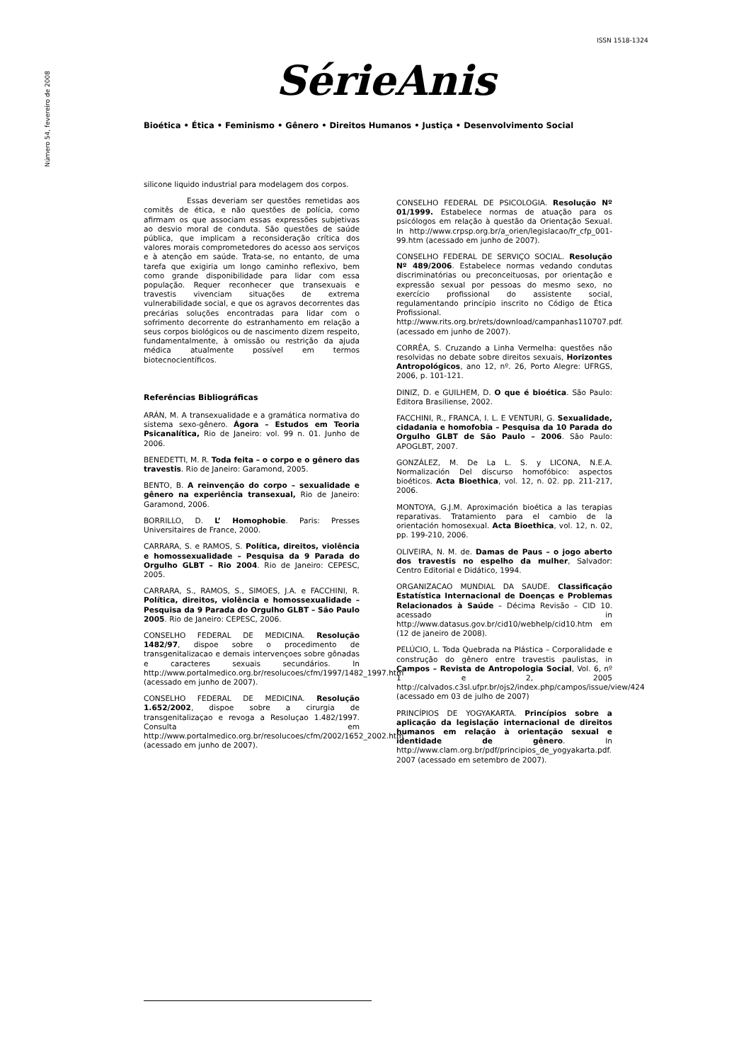ISSN 1518-1324
Número 54, fevereiro de 2008
SérieAnis
Bioética • Ética • Feminismo • Gênero • Direitos Humanos • Justiça • Desenvolvimento Social
silicone liquido industrial para modelagem dos corpos.
Essas deveriam ser questões remetidas aos comitês de ética, e não questões de polícia, como afirmam os que associam essas expressões subjetivas ao desvio moral de conduta. São questões de saúde pública, que implicam a reconsideração crítica dos valores morais comprometedores do acesso aos serviços e à atenção em saúde. Trata-se, no entanto, de uma tarefa que exigiria um longo caminho reflexivo, bem como grande disponibilidade para lidar com essa população. Requer reconhecer que transexuais e travestis vivenciam situações de extrema vulnerabilidade social, e que os agravos decorrentes das precárias soluções encontradas para lidar com o sofrimento decorrente do estranhamento em relação a seus corpos biológicos ou de nascimento dizem respeito, fundamentalmente, à omissão ou restrição da ajuda médica atualmente possível em termos biotecnocientíficos.
Referências Bibliográficas
ARÁN, M. A transexualidade e a gramática normativa do sistema sexo-gênero. Ágora – Estudos em Teoria Psicanalítica, Rio de Janeiro: vol. 99 n. 01. Junho de 2006.
BENEDETTI, M. R. Toda feita – o corpo e o gênero das travestis. Rio de Janeiro: Garamond, 2005.
BENTO, B. A reinvenção do corpo – sexualidade e gênero na experiência transexual, Rio de Janeiro: Garamond, 2006.
BORRILLO, D. L’ Homophobie. Paris: Presses Universitaires de France, 2000.
CARRARA, S. e RAMOS, S. Política, direitos, violência e homossexualidade – Pesquisa da 9 Parada do Orgulho GLBT – Rio 2004. Rio de Janeiro: CEPESC, 2005.
CARRARA, S., RAMOS, S., SIMOES, J.A. e FACCHINI, R. Política, direitos, violência e homossexualidade – Pesquisa da 9 Parada do Orgulho GLBT – São Paulo 2005. Rio de Janeiro: CEPESC, 2006.
CONSELHO FEDERAL DE MEDICINA. Resolução 1482/97, dispoe sobre o procedimento de transgenitalizacao e demais intervençoes sobre gônadas e caracteres sexuais secundários. In http://www.portalmedico.org.br/resolucoes/cfm/1997/1482_1997.htm (acessado em junho de 2007).
CONSELHO FEDERAL DE MEDICINA. Resolução 1.652/2002, dispoe sobre a cirurgia de transgenitalizaçao e revoga a Resoluçao 1.482/1997. Consulta em http://www.portalmedico.org.br/resolucoes/cfm/2002/1652_2002.htm (acessado em junho de 2007).
CONSELHO FEDERAL DE PSICOLOGIA. Resolução Nº 01/1999. Estabelece normas de atuação para os psicólogos em relação à questão da Orientação Sexual. In http://www.crpsp.org.br/a_orien/legislacao/fr_cfp_001-99.htm (acessado em junho de 2007).
CONSELHO FEDERAL DE SERVIÇO SOCIAL. Resolução Nº 489/2006. Estabelece normas vedando condutas discriminatórias ou preconceituosas, por orientação e expressão sexual por pessoas do mesmo sexo, no exercício profissional do assistente social, regulamentando princípio inscrito no Código de Ética Profissional. http://www.rits.org.br/rets/download/campanhas110707.pdf. (acessado em junho de 2007).
CORRÊA, S. Cruzando a Linha Vermelha: questões não resolvidas no debate sobre direitos sexuais, Horizontes Antropológicos, ano 12, nº. 26, Porto Alegre: UFRGS, 2006, p. 101-121.
DINIZ, D. e GUILHEM, D. O que é bioética. São Paulo: Editora Brasiliense, 2002.
FACCHINI, R., FRANCA, I. L. E VENTURI, G. Sexualidade, cidadania e homofobia – Pesquisa da 10 Parada do Orgulho GLBT de São Paulo – 2006. São Paulo: APOGLBT, 2007.
GONZÁLEZ, M. De La L. S. y LICONA, N.E.A. Normalización Del discurso homofóbico: aspectos bioéticos. Acta Bioethica, vol. 12, n. 02. pp. 211-217, 2006.
MONTOYA, G.J.M. Aproximación bioética a las terapias reparativas. Tratamiento para el cambio de la orientación homosexual. Acta Bioethica, vol. 12, n. 02, pp. 199-210, 2006.
OLIVEIRA, N. M. de. Damas de Paus – o jogo aberto dos travestis no espelho da mulher, Salvador: Centro Editorial e Didático, 1994.
ORGANIZACAO MUNDIAL DA SAUDE. Classificação Estatística Internacional de Doenças e Problemas Relacionados à Saúde – Décima Revisão – CID 10. acessado in http://www.datasus.gov.br/cid10/webhelp/cid10.htm em (12 de janeiro de 2008).
PELÚCIO, L. Toda Quebrada na Plástica – Corporalidade e construção do gênero entre travestis paulistas, in Campos – Revista de Antropologia Social, Vol. 6, nº 1 e 2, 2005 http://calvados.c3sl.ufpr.br/ojs2/index.php/campos/issue/view/424 (acessado em 03 de julho de 2007)
PRINCÍPIOS DE YOGYAKARTA. Princípios sobre a aplicação da legislação internacional de direitos humanos em relação à orientação sexual e identidade de gênero. In http://www.clam.org.br/pdf/principios_de_yogyakarta.pdf. 2007 (acessado em setembro de 2007).